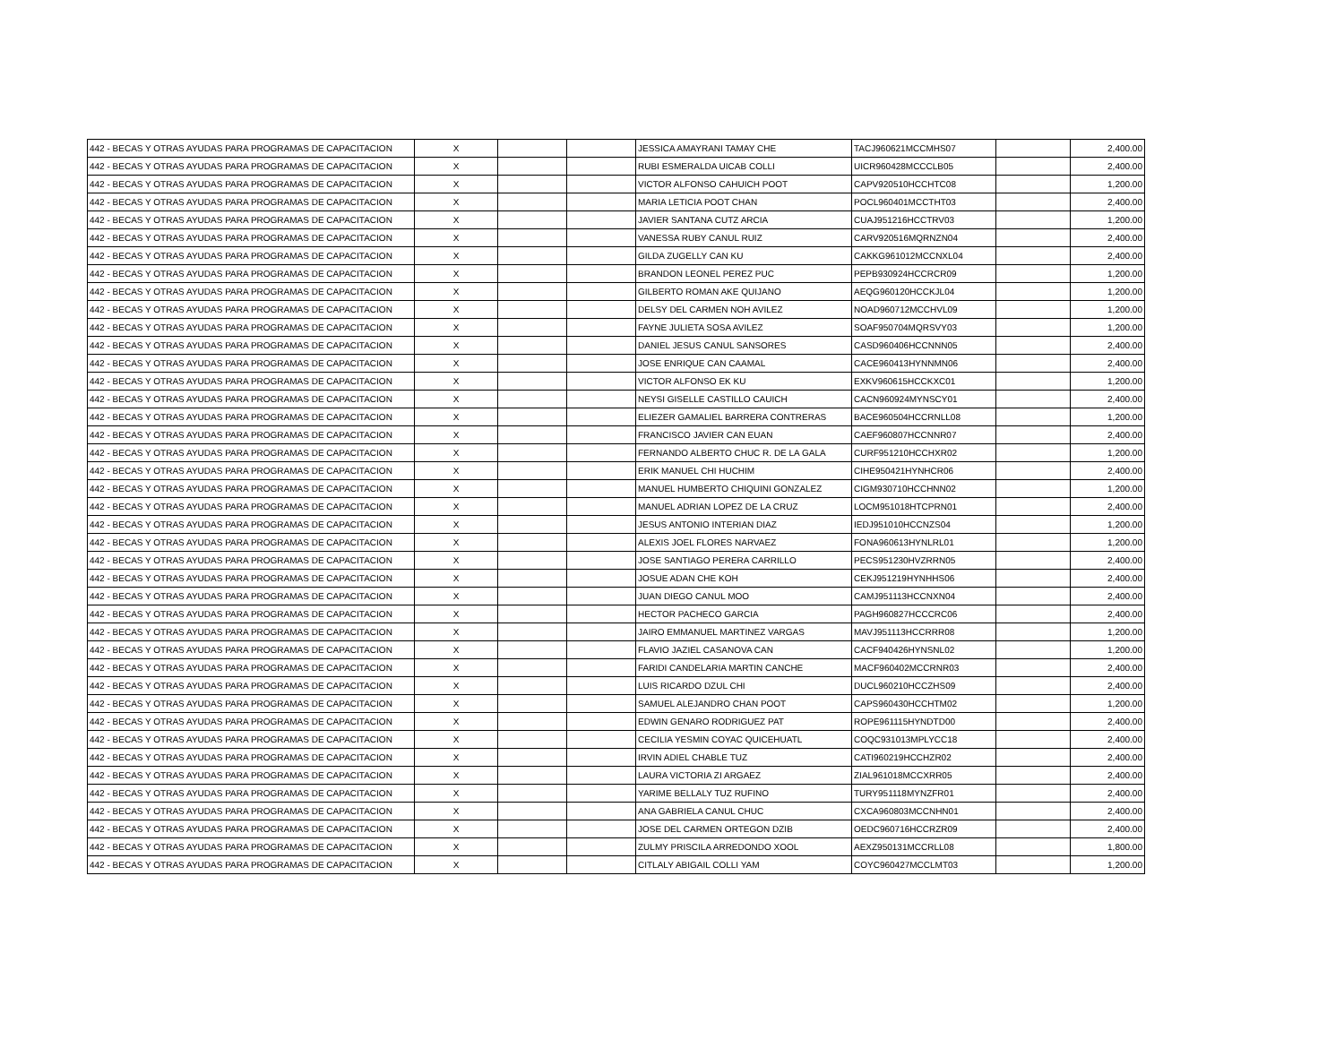| 442 - BECAS Y OTRAS AYUDAS PARA PROGRAMAS DE CAPACITACION | X | | | JESSICA AMAYRANI TAMAY CHE | TACJ960621MCCMHS07 | | 2,400.00 |
| 442 - BECAS Y OTRAS AYUDAS PARA PROGRAMAS DE CAPACITACION | X | | | RUBI ESMERALDA UICAB COLLI | UICR960428MCCCLB05 | | 2,400.00 |
| 442 - BECAS Y OTRAS AYUDAS PARA PROGRAMAS DE CAPACITACION | X | | | VICTOR ALFONSO CAHUICH POOT | CAPV920510HCCHTC08 | | 1,200.00 |
| 442 - BECAS Y OTRAS AYUDAS PARA PROGRAMAS DE CAPACITACION | X | | | MARIA LETICIA POOT CHAN | POCL960401MCCTHT03 | | 2,400.00 |
| 442 - BECAS Y OTRAS AYUDAS PARA PROGRAMAS DE CAPACITACION | X | | | JAVIER SANTANA CUTZ ARCIA | CUAJ951216HCCTRV03 | | 1,200.00 |
| 442 - BECAS Y OTRAS AYUDAS PARA PROGRAMAS DE CAPACITACION | X | | | VANESSA RUBY CANUL RUIZ | CARV920516MQRNZN04 | | 2,400.00 |
| 442 - BECAS Y OTRAS AYUDAS PARA PROGRAMAS DE CAPACITACION | X | | | GILDA ZUGELLY CAN KU | CAKKG961012MCCNXL04 | | 2,400.00 |
| 442 - BECAS Y OTRAS AYUDAS PARA PROGRAMAS DE CAPACITACION | X | | | BRANDON LEONEL PEREZ PUC | PEPB930924HCCRCR09 | | 1,200.00 |
| 442 - BECAS Y OTRAS AYUDAS PARA PROGRAMAS DE CAPACITACION | X | | | GILBERTO ROMAN AKE QUIJANO | AEQG960120HCCKJL04 | | 1,200.00 |
| 442 - BECAS Y OTRAS AYUDAS PARA PROGRAMAS DE CAPACITACION | X | | | DELSY DEL CARMEN NOH AVILEZ | NOAD960712MCCHVL09 | | 1,200.00 |
| 442 - BECAS Y OTRAS AYUDAS PARA PROGRAMAS DE CAPACITACION | X | | | FAYNE JULIETA SOSA AVILEZ | SOAF950704MQRSVY03 | | 1,200.00 |
| 442 - BECAS Y OTRAS AYUDAS PARA PROGRAMAS DE CAPACITACION | X | | | DANIEL JESUS CANUL SANSORES | CASD960406HCCNNN05 | | 2,400.00 |
| 442 - BECAS Y OTRAS AYUDAS PARA PROGRAMAS DE CAPACITACION | X | | | JOSE ENRIQUE CAN CAAMAL | CACE960413HYNNMN06 | | 2,400.00 |
| 442 - BECAS Y OTRAS AYUDAS PARA PROGRAMAS DE CAPACITACION | X | | | VICTOR ALFONSO EK KU | EXKV960615HCCKXC01 | | 1,200.00 |
| 442 - BECAS Y OTRAS AYUDAS PARA PROGRAMAS DE CAPACITACION | X | | | NEYSI GISELLE CASTILLO CAUICH | CACN960924MYNSCY01 | | 2,400.00 |
| 442 - BECAS Y OTRAS AYUDAS PARA PROGRAMAS DE CAPACITACION | X | | | ELIEZER GAMALIEL BARRERA CONTRERAS | BACE960504HCCRNLL08 | | 1,200.00 |
| 442 - BECAS Y OTRAS AYUDAS PARA PROGRAMAS DE CAPACITACION | X | | | FRANCISCO JAVIER CAN EUAN | CAEF960807HCCNNR07 | | 2,400.00 |
| 442 - BECAS Y OTRAS AYUDAS PARA PROGRAMAS DE CAPACITACION | X | | | FERNANDO ALBERTO CHUC R. DE LA GALA | CURF951210HCCHXR02 | | 1,200.00 |
| 442 - BECAS Y OTRAS AYUDAS PARA PROGRAMAS DE CAPACITACION | X | | | ERIK MANUEL CHI HUCHIM | CIHE950421HYNHCR06 | | 2,400.00 |
| 442 - BECAS Y OTRAS AYUDAS PARA PROGRAMAS DE CAPACITACION | X | | | MANUEL HUMBERTO CHIQUINI GONZALEZ | CIGM930710HCCHNN02 | | 1,200.00 |
| 442 - BECAS Y OTRAS AYUDAS PARA PROGRAMAS DE CAPACITACION | X | | | MANUEL ADRIAN LOPEZ DE LA CRUZ | LOCM951018HTCPRN01 | | 2,400.00 |
| 442 - BECAS Y OTRAS AYUDAS PARA PROGRAMAS DE CAPACITACION | X | | | JESUS ANTONIO INTERIAN DIAZ | IEDJ951010HCCNZS04 | | 1,200.00 |
| 442 - BECAS Y OTRAS AYUDAS PARA PROGRAMAS DE CAPACITACION | X | | | ALEXIS JOEL FLORES NARVAEZ | FONA960613HYNLRL01 | | 1,200.00 |
| 442 - BECAS Y OTRAS AYUDAS PARA PROGRAMAS DE CAPACITACION | X | | | JOSE SANTIAGO PERERA CARRILLO | PECS951230HVZRRN05 | | 2,400.00 |
| 442 - BECAS Y OTRAS AYUDAS PARA PROGRAMAS DE CAPACITACION | X | | | JOSUE ADAN CHE KOH | CEKJ951219HYNHHS06 | | 2,400.00 |
| 442 - BECAS Y OTRAS AYUDAS PARA PROGRAMAS DE CAPACITACION | X | | | JUAN DIEGO CANUL MOO | CAMJ951113HCCNXN04 | | 2,400.00 |
| 442 - BECAS Y OTRAS AYUDAS PARA PROGRAMAS DE CAPACITACION | X | | | HECTOR PACHECO GARCIA | PAGH960827HCCCRC06 | | 2,400.00 |
| 442 - BECAS Y OTRAS AYUDAS PARA PROGRAMAS DE CAPACITACION | X | | | JAIRO EMMANUEL MARTINEZ VARGAS | MAVJ951113HCCRRR08 | | 1,200.00 |
| 442 - BECAS Y OTRAS AYUDAS PARA PROGRAMAS DE CAPACITACION | X | | | FLAVIO JAZIEL CASANOVA CAN | CACF940426HYNSNL02 | | 1,200.00 |
| 442 - BECAS Y OTRAS AYUDAS PARA PROGRAMAS DE CAPACITACION | X | | | FARIDI CANDELARIA MARTIN CANCHE | MACF960402MCCRNR03 | | 2,400.00 |
| 442 - BECAS Y OTRAS AYUDAS PARA PROGRAMAS DE CAPACITACION | X | | | LUIS RICARDO DZUL CHI | DUCL960210HCCZHS09 | | 2,400.00 |
| 442 - BECAS Y OTRAS AYUDAS PARA PROGRAMAS DE CAPACITACION | X | | | SAMUEL ALEJANDRO CHAN POOT | CAPS960430HCCHTM02 | | 1,200.00 |
| 442 - BECAS Y OTRAS AYUDAS PARA PROGRAMAS DE CAPACITACION | X | | | EDWIN GENARO RODRIGUEZ PAT | ROPE961115HYNDTD00 | | 2,400.00 |
| 442 - BECAS Y OTRAS AYUDAS PARA PROGRAMAS DE CAPACITACION | X | | | CECILIA YESMIN COYAC QUICEHUATL | COQC931013MPLYCC18 | | 2,400.00 |
| 442 - BECAS Y OTRAS AYUDAS PARA PROGRAMAS DE CAPACITACION | X | | | IRVIN ADIEL CHABLE TUZ | CATI960219HCCHZR02 | | 2,400.00 |
| 442 - BECAS Y OTRAS AYUDAS PARA PROGRAMAS DE CAPACITACION | X | | | LAURA VICTORIA ZI ARGAEZ | ZIAL961018MCCXRR05 | | 2,400.00 |
| 442 - BECAS Y OTRAS AYUDAS PARA PROGRAMAS DE CAPACITACION | X | | | YARIME BELLALY TUZ RUFINO | TURY951118MYNZFR01 | | 2,400.00 |
| 442 - BECAS Y OTRAS AYUDAS PARA PROGRAMAS DE CAPACITACION | X | | | ANA GABRIELA CANUL CHUC | CXCA960803MCCNHN01 | | 2,400.00 |
| 442 - BECAS Y OTRAS AYUDAS PARA PROGRAMAS DE CAPACITACION | X | | | JOSE DEL CARMEN ORTEGON DZIB | OEDC960716HCCRZR09 | | 2,400.00 |
| 442 - BECAS Y OTRAS AYUDAS PARA PROGRAMAS DE CAPACITACION | X | | | ZULMY PRISCILA ARREDONDO XOOL | AEXZ950131MCCRLL08 | | 1,800.00 |
| 442 - BECAS Y OTRAS AYUDAS PARA PROGRAMAS DE CAPACITACION | X | | | CITLALY ABIGAIL COLLI YAM | COYC960427MCCLMT03 | | 1,200.00 |